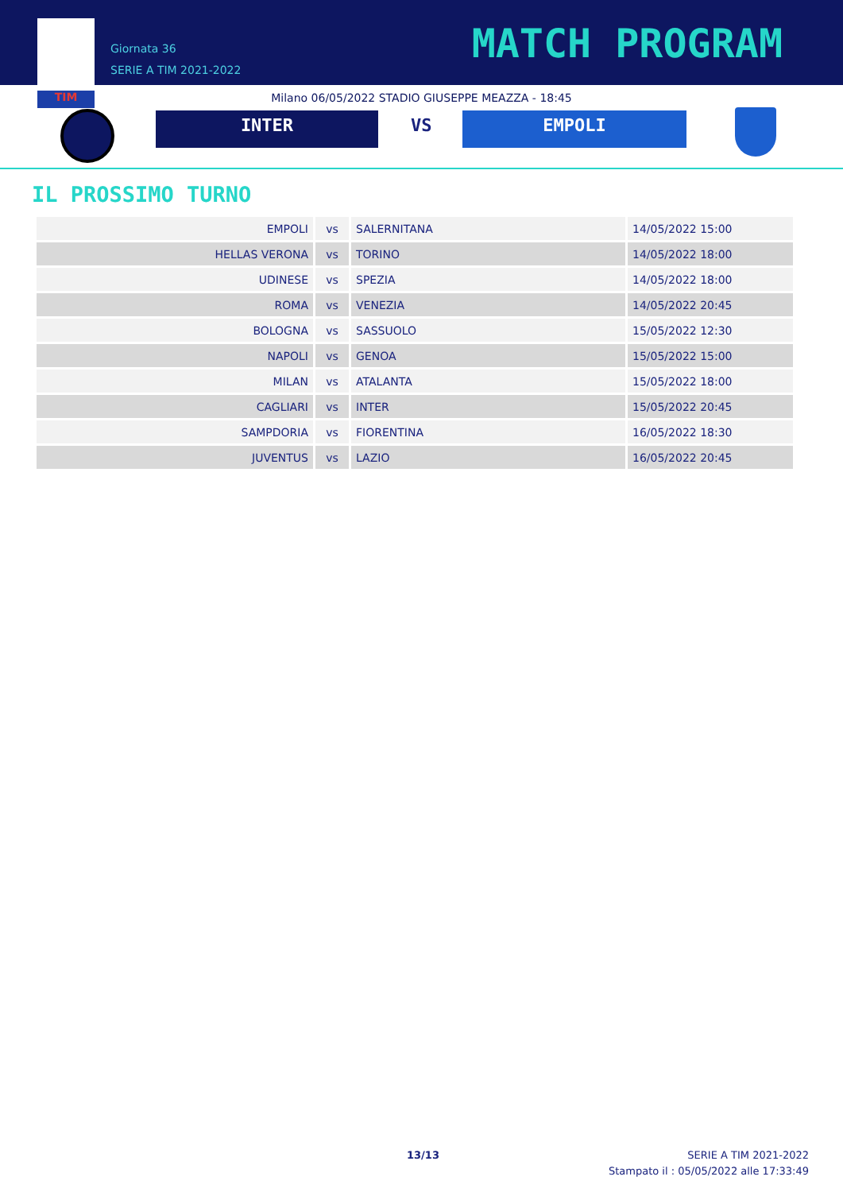TIM
Giornata 36
SERIE A TIM 2021-2022
MATCH PROGRAM
Milano 06/05/2022 STADIO GIUSEPPE MEAZZA - 18:45
INTER VS EMPOLI
IL PROSSIMO TURNO
| EMPOLI | vs | SALERNITANA | 14/05/2022 15:00 |
| HELLAS VERONA | vs | TORINO | 14/05/2022 18:00 |
| UDINESE | vs | SPEZIA | 14/05/2022 18:00 |
| ROMA | vs | VENEZIA | 14/05/2022 20:45 |
| BOLOGNA | vs | SASSUOLO | 15/05/2022 12:30 |
| NAPOLI | vs | GENOA | 15/05/2022 15:00 |
| MILAN | vs | ATALANTA | 15/05/2022 18:00 |
| CAGLIARI | vs | INTER | 15/05/2022 20:45 |
| SAMPDORIA | vs | FIORENTINA | 16/05/2022 18:30 |
| JUVENTUS | vs | LAZIO | 16/05/2022 20:45 |
13/13
SERIE A TIM 2021-2022
Stampato il : 05/05/2022 alle 17:33:49